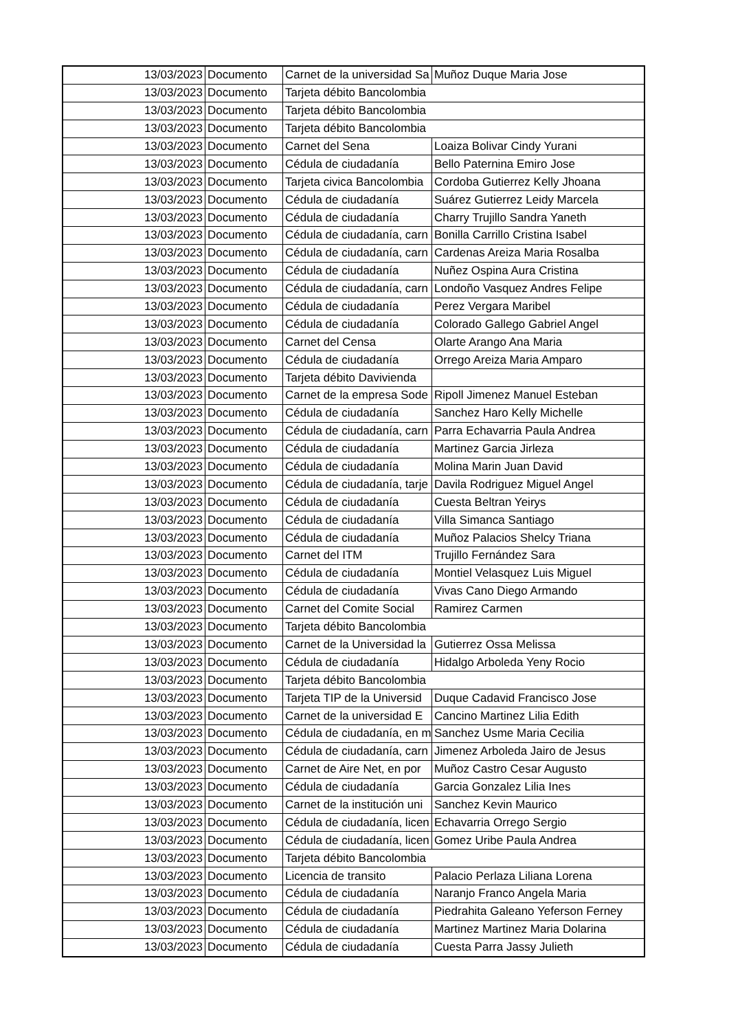| 13/03/2023 | Documento | Carnet de la universidad Sa | Muñoz Duque Maria Jose |
| 13/03/2023 | Documento | Tarjeta débito Bancolombia | |
| 13/03/2023 | Documento | Tarjeta débito Bancolombia | |
| 13/03/2023 | Documento | Tarjeta débito Bancolombia | |
| 13/03/2023 | Documento | Carnet del Sena | Loaiza Bolivar Cindy Yurani |
| 13/03/2023 | Documento | Cédula de ciudadanía | Bello Paternina Emiro Jose |
| 13/03/2023 | Documento | Tarjeta civica Bancolombia | Cordoba Gutierrez Kelly Jhoana |
| 13/03/2023 | Documento | Cédula de ciudadanía | Suárez Gutierrez Leidy Marcela |
| 13/03/2023 | Documento | Cédula de ciudadanía | Charry Trujillo Sandra Yaneth |
| 13/03/2023 | Documento | Cédula de ciudadanía, carn | Bonilla Carrillo Cristina Isabel |
| 13/03/2023 | Documento | Cédula de ciudadanía, carn | Cardenas Areiza Maria Rosalba |
| 13/03/2023 | Documento | Cédula de ciudadanía | Nuñez Ospina Aura Cristina |
| 13/03/2023 | Documento | Cédula de ciudadanía, carn | Londoño Vasquez Andres Felipe |
| 13/03/2023 | Documento | Cédula de ciudadanía | Perez Vergara Maribel |
| 13/03/2023 | Documento | Cédula de ciudadanía | Colorado Gallego Gabriel Angel |
| 13/03/2023 | Documento | Carnet del Censa | Olarte Arango Ana Maria |
| 13/03/2023 | Documento | Cédula de ciudadanía | Orrego Areiza Maria Amparo |
| 13/03/2023 | Documento | Tarjeta débito Davivienda | |
| 13/03/2023 | Documento | Carnet de la empresa Sode | Ripoll Jimenez Manuel Esteban |
| 13/03/2023 | Documento | Cédula de ciudadanía | Sanchez Haro Kelly Michelle |
| 13/03/2023 | Documento | Cédula de ciudadanía, carn | Parra Echavarria Paula Andrea |
| 13/03/2023 | Documento | Cédula de ciudadanía | Martinez Garcia Jirleza |
| 13/03/2023 | Documento | Cédula de ciudadanía | Molina Marin Juan David |
| 13/03/2023 | Documento | Cédula de ciudadanía, tarje | Davila Rodriguez Miguel Angel |
| 13/03/2023 | Documento | Cédula de ciudadanía | Cuesta Beltran Yeirys |
| 13/03/2023 | Documento | Cédula de ciudadanía | Villa Simanca Santiago |
| 13/03/2023 | Documento | Cédula de ciudadanía | Muñoz Palacios Shelcy Triana |
| 13/03/2023 | Documento | Carnet del ITM | Trujillo Fernández Sara |
| 13/03/2023 | Documento | Cédula de ciudadanía | Montiel Velasquez Luis Miguel |
| 13/03/2023 | Documento | Cédula de ciudadanía | Vivas Cano Diego Armando |
| 13/03/2023 | Documento | Carnet del Comite Social | Ramirez Carmen |
| 13/03/2023 | Documento | Tarjeta débito Bancolombia | |
| 13/03/2023 | Documento | Carnet de la Universidad la | Gutierrez Ossa Melissa |
| 13/03/2023 | Documento | Cédula de ciudadanía | Hidalgo Arboleda Yeny Rocio |
| 13/03/2023 | Documento | Tarjeta débito Bancolombia | |
| 13/03/2023 | Documento | Tarjeta TIP de la Universid | Duque Cadavid Francisco Jose |
| 13/03/2023 | Documento | Carnet de la universidad E | Cancino Martinez Lilia Edith |
| 13/03/2023 | Documento | Cédula de ciudadanía, en m | Sanchez Usme Maria Cecilia |
| 13/03/2023 | Documento | Cédula de ciudadanía, carn | Jimenez Arboleda Jairo de Jesus |
| 13/03/2023 | Documento | Carnet de Aire Net, en por | Muñoz Castro Cesar Augusto |
| 13/03/2023 | Documento | Cédula de ciudadanía | Garcia Gonzalez Lilia Ines |
| 13/03/2023 | Documento | Carnet de la institución uni | Sanchez Kevin Maurico |
| 13/03/2023 | Documento | Cédula de ciudadanía, licen | Echavarria Orrego Sergio |
| 13/03/2023 | Documento | Cédula de ciudadanía, licen | Gomez Uribe Paula Andrea |
| 13/03/2023 | Documento | Tarjeta débito Bancolombia | |
| 13/03/2023 | Documento | Licencia de transito | Palacio Perlaza Liliana Lorena |
| 13/03/2023 | Documento | Cédula de ciudadanía | Naranjo Franco Angela Maria |
| 13/03/2023 | Documento | Cédula de ciudadanía | Piedrahita Galeano Yeferson Ferney |
| 13/03/2023 | Documento | Cédula de ciudadanía | Martinez Martinez Maria Dolarina |
| 13/03/2023 | Documento | Cédula de ciudadanía | Cuesta Parra Jassy Julieth |